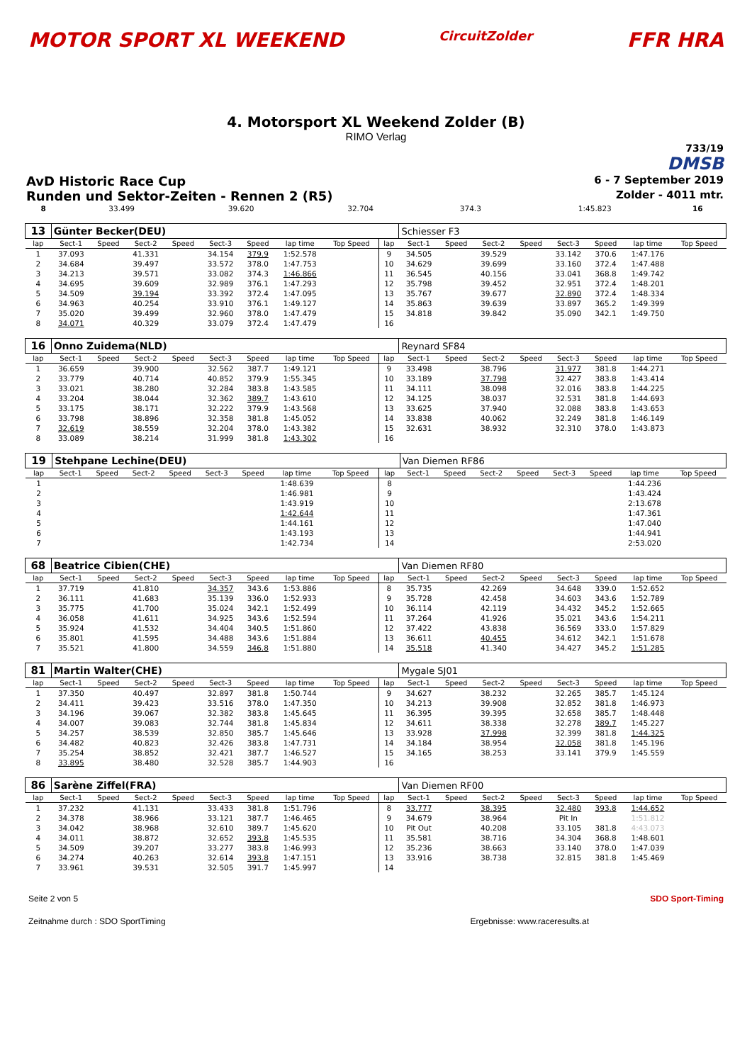MOTOR SPORT XL WEEKEND
CircuitZolder
FFR HRA
4. Motorsport XL Weekend Zolder (B)
RIMO Verlag
733/19
DMSB
AvD Historic Race Cup
6 - 7 September 2019
Runden und Sektor-Zeiten - Rennen 2 (R5)
Zolder - 4011 mtr.
| 8 | 33.499 | 39.620 | 32.704 | 374.3 | 1:45.823 | 16 |
| 13 | Günter Becker(DEU) | | | | | | | | | Schiesser F3 | | | | | | | |
| lap | Sect-1 | Speed | Sect-2 | Speed | Sect-3 | Speed | lap time | Top Speed | lap | Sect-1 | Speed | Sect-2 | Speed | Sect-3 | Speed | lap time | Top Speed |
| 1 | 37.093 | | 41.331 | | 34.154 | 379.9 | 1:52.578 | | 9 | 34.505 | | 39.529 | | 33.142 | 370.6 | 1:47.176 | |
| 2 | 34.684 | | 39.497 | | 33.572 | 378.0 | 1:47.753 | | 10 | 34.629 | | 39.699 | | 33.160 | 372.4 | 1:47.488 | |
| 3 | 34.213 | | 39.571 | | 33.082 | 374.3 | 1:46.866 | | 11 | 36.545 | | 40.156 | | 33.041 | 368.8 | 1:49.742 | |
| 4 | 34.695 | | 39.609 | | 32.989 | 376.1 | 1:47.293 | | 12 | 35.798 | | 39.452 | | 32.951 | 372.4 | 1:48.201 | |
| 5 | 34.509 | | 39.194 | | 33.392 | 372.4 | 1:47.095 | | 13 | 35.767 | | 39.677 | | 32.890 | 372.4 | 1:48.334 | |
| 6 | 34.963 | | 40.254 | | 33.910 | 376.1 | 1:49.127 | | 14 | 35.863 | | 39.639 | | 33.897 | 365.2 | 1:49.399 | |
| 7 | 35.020 | | 39.499 | | 32.960 | 378.0 | 1:47.479 | | 15 | 34.818 | | 39.842 | | 35.090 | 342.1 | 1:49.750 | |
| 8 | 34.071 | | 40.329 | | 33.079 | 372.4 | 1:47.479 | | 16 | | | | | | | | |
| 16 | Onno Zuidema(NLD) | | | | | | | | | Reynard SF84 | | | | | | | |
| lap | Sect-1 | Speed | Sect-2 | Speed | Sect-3 | Speed | lap time | Top Speed | lap | Sect-1 | Speed | Sect-2 | Speed | Sect-3 | Speed | lap time | Top Speed |
| 1 | 36.659 | | 39.900 | | 32.562 | 387.7 | 1:49.121 | | 9 | 33.498 | | 38.796 | | 31.977 | 381.8 | 1:44.271 | |
| 2 | 33.779 | | 40.714 | | 40.852 | 379.9 | 1:55.345 | | 10 | 33.189 | | 37.798 | | 32.427 | 383.8 | 1:43.414 | |
| 3 | 33.021 | | 38.280 | | 32.284 | 383.8 | 1:43.585 | | 11 | 34.111 | | 38.098 | | 32.016 | 383.8 | 1:44.225 | |
| 4 | 33.204 | | 38.044 | | 32.362 | 389.7 | 1:43.610 | | 12 | 34.125 | | 38.037 | | 32.531 | 381.8 | 1:44.693 | |
| 5 | 33.175 | | 38.171 | | 32.222 | 379.9 | 1:43.568 | | 13 | 33.625 | | 37.940 | | 32.088 | 383.8 | 1:43.653 | |
| 6 | 33.798 | | 38.896 | | 32.358 | 381.8 | 1:45.052 | | 14 | 33.838 | | 40.062 | | 32.249 | 381.8 | 1:46.149 | |
| 7 | 32.619 | | 38.559 | | 32.204 | 378.0 | 1:43.382 | | 15 | 32.631 | | 38.932 | | 32.310 | 378.0 | 1:43.873 | |
| 8 | 33.089 | | 38.214 | | 31.999 | 381.8 | 1:43.302 | | 16 | | | | | | | | |
| 19 | Stehpane Lechine(DEU) | | | | | | | | | Van Diemen RF86 | | | | | | | |
| lap | Sect-1 | Speed | Sect-2 | Speed | Sect-3 | Speed | lap time | Top Speed | lap | Sect-1 | Speed | Sect-2 | Speed | Sect-3 | Speed | lap time | Top Speed |
| 1 | | | | | | | 1:48.639 | | 8 | | | | | | | 1:44.236 | |
| 2 | | | | | | | 1:46.981 | | 9 | | | | | | | 1:43.424 | |
| 3 | | | | | | | 1:43.919 | | 10 | | | | | | | 2:13.678 | |
| 4 | | | | | | | 1:42.644 | | 11 | | | | | | | 1:47.361 | |
| 5 | | | | | | | 1:44.161 | | 12 | | | | | | | 1:47.040 | |
| 6 | | | | | | | 1:43.193 | | 13 | | | | | | | 1:44.941 | |
| 7 | | | | | | | 1:42.734 | | 14 | | | | | | | 2:53.020 | |
| 68 | Beatrice Cibien(CHE) | | | | | | | | | Van Diemen RF80 | | | | | | | |
| lap | Sect-1 | Speed | Sect-2 | Speed | Sect-3 | Speed | lap time | Top Speed | lap | Sect-1 | Speed | Sect-2 | Speed | Sect-3 | Speed | lap time | Top Speed |
| 1 | 37.719 | | 41.810 | | 34.357 | 343.6 | 1:53.886 | | 8 | 35.735 | | 42.269 | | 34.648 | 339.0 | 1:52.652 | |
| 2 | 36.111 | | 41.683 | | 35.139 | 336.0 | 1:52.933 | | 9 | 35.728 | | 42.458 | | 34.603 | 343.6 | 1:52.789 | |
| 3 | 35.775 | | 41.700 | | 35.024 | 342.1 | 1:52.499 | | 10 | 36.114 | | 42.119 | | 34.432 | 345.2 | 1:52.665 | |
| 4 | 36.058 | | 41.611 | | 34.925 | 343.6 | 1:52.594 | | 11 | 37.264 | | 41.926 | | 35.021 | 343.6 | 1:54.211 | |
| 5 | 35.924 | | 41.532 | | 34.404 | 340.5 | 1:51.860 | | 12 | 37.422 | | 43.838 | | 36.569 | 333.0 | 1:57.829 | |
| 6 | 35.801 | | 41.595 | | 34.488 | 343.6 | 1:51.884 | | 13 | 36.611 | | 40.455 | | 34.612 | 342.1 | 1:51.678 | |
| 7 | 35.521 | | 41.800 | | 34.559 | 346.8 | 1:51.880 | | 14 | 35.518 | | 41.340 | | 34.427 | 345.2 | 1:51.285 | |
| 81 | Martin Walter(CHE) | | | | | | | | | Mygale SJ01 | | | | | | | |
| lap | Sect-1 | Speed | Sect-2 | Speed | Sect-3 | Speed | lap time | Top Speed | lap | Sect-1 | Speed | Sect-2 | Speed | Sect-3 | Speed | lap time | Top Speed |
| 1 | 37.350 | | 40.497 | | 32.897 | 381.8 | 1:50.744 | | 9 | 34.627 | | 38.232 | | 32.265 | 385.7 | 1:45.124 | |
| 2 | 34.411 | | 39.423 | | 33.516 | 378.0 | 1:47.350 | | 10 | 34.213 | | 39.908 | | 32.852 | 381.8 | 1:46.973 | |
| 3 | 34.196 | | 39.067 | | 32.382 | 383.8 | 1:45.645 | | 11 | 36.395 | | 39.395 | | 32.658 | 385.7 | 1:48.448 | |
| 4 | 34.007 | | 39.083 | | 32.744 | 381.8 | 1:45.834 | | 12 | 34.611 | | 38.338 | | 32.278 | 389.7 | 1:45.227 | |
| 5 | 34.257 | | 38.539 | | 32.850 | 385.7 | 1:45.646 | | 13 | 33.928 | | 37.998 | | 32.399 | 381.8 | 1:44.325 | |
| 6 | 34.482 | | 40.823 | | 32.426 | 383.8 | 1:47.731 | | 14 | 34.184 | | 38.954 | | 32.058 | 381.8 | 1:45.196 | |
| 7 | 35.254 | | 38.852 | | 32.421 | 387.7 | 1:46.527 | | 15 | 34.165 | | 38.253 | | 33.141 | 379.9 | 1:45.559 | |
| 8 | 33.895 | | 38.480 | | 32.528 | 385.7 | 1:44.903 | | 16 | | | | | | | | |
| 86 | Sarène Ziffel(FRA) | | | | | | | | | Van Diemen RF00 | | | | | | | |
| lap | Sect-1 | Speed | Sect-2 | Speed | Sect-3 | Speed | lap time | Top Speed | lap | Sect-1 | Speed | Sect-2 | Speed | Sect-3 | Speed | lap time | Top Speed |
| 1 | 37.232 | | 41.131 | | 33.433 | 381.8 | 1:51.796 | | 8 | 33.777 | | 38.395 | | 32.480 | 393.8 | 1:44.652 | |
| 2 | 34.378 | | 38.966 | | 33.121 | 387.7 | 1:46.465 | | 9 | 34.679 | | 38.964 | | Pit In | | 1:51.812 | |
| 3 | 34.042 | | 38.968 | | 32.610 | 389.7 | 1:45.620 | | 10 | Pit Out | | 40.208 | | 33.105 | 381.8 | 4:43.073 | |
| 4 | 34.011 | | 38.872 | | 32.652 | 393.8 | 1:45.535 | | 11 | 35.581 | | 38.716 | | 34.304 | 368.8 | 1:48.601 | |
| 5 | 34.509 | | 39.207 | | 33.277 | 383.8 | 1:46.993 | | 12 | 35.236 | | 38.663 | | 33.140 | 378.0 | 1:47.039 | |
| 6 | 34.274 | | 40.263 | | 32.614 | 393.8 | 1:47.151 | | 13 | 33.916 | | 38.738 | | 32.815 | 381.8 | 1:45.469 | |
| 7 | 33.961 | | 39.531 | | 32.505 | 391.7 | 1:45.997 | | 14 | | | | | | | | |
Seite 2 von 5 SDO Sport-Timing
Zeitnahme durch : SDO SportTiming
Ergebnisse: www.raceresults.at